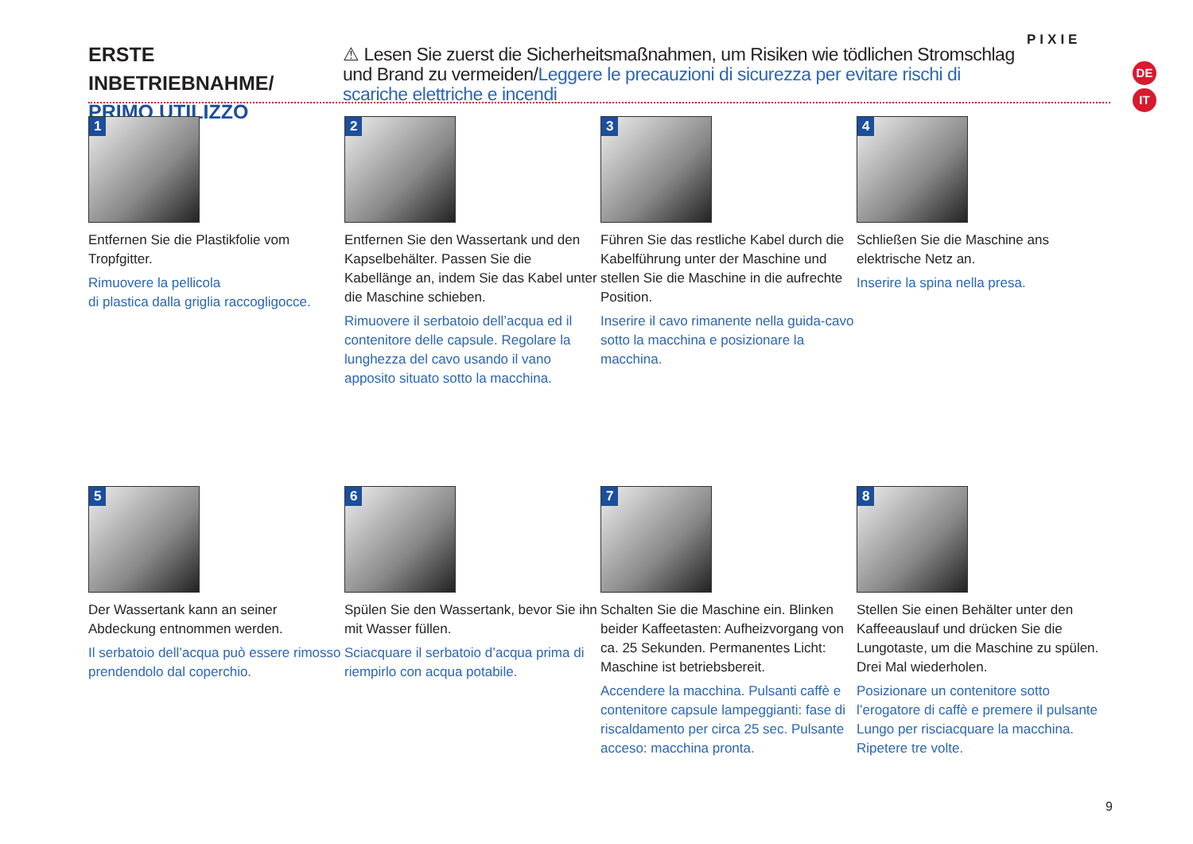ERSTE INBETRIEBNAHME/
PRIMO UTILIZZO
⚠ Lesen Sie zuerst die Sicherheitsmaßnahmen, um Risiken wie tödlichen Stromschlag und Brand zu vermeiden/Leggere le precauzioni di sicurezza per evitare rischi di scariche elettriche e incendi
PIXIE
DE
IT
1
Entfernen Sie die Plastikfolie vom Tropfgitter.
Rimuovere la pellicola
di plastica dalla griglia raccogligocce.
2
Entfernen Sie den Wassertank und den Kapselbehälter. Passen Sie die Kabellänge an, indem Sie das Kabel unter die Maschine schieben.
Rimuovere il serbatoio dell’acqua ed il contenitore delle capsule. Regolare la lunghezza del cavo usando il vano apposito situato sotto la macchina.
3
Führen Sie das restliche Kabel durch die Kabelführung unter der Maschine und stellen Sie die Maschine in die aufrechte Position.
Inserire il cavo rimanente nella guida-cavo sotto la macchina e posizionare la macchina.
4
Schließen Sie die Maschine ans elektrische Netz an.
Inserire la spina nella presa.
5
Der Wassertank kann an seiner Abdeckung entnommen werden.
Il serbatoio dell’acqua può essere rimosso prendendolo dal coperchio.
6
Spülen Sie den Wassertank, bevor Sie ihn mit Wasser füllen.
Sciacquare il serbatoio d’acqua prima di riempirlo con acqua potabile.
7
Schalten Sie die Maschine ein. Blinken beider Kaffeetasten: Aufheizvorgang von ca. 25 Sekunden. Permanentes Licht: Maschine ist betriebsbereit.
Accendere la macchina. Pulsanti caffè e contenitore capsule lampeggianti: fase di riscaldamento per circa 25 sec. Pulsante acceso: macchina pronta.
8
Stellen Sie einen Behälter unter den Kaffeeauslauf und drücken Sie die Lungotaste, um die Maschine zu spülen. Drei Mal wiederholen.
Posizionare un contenitore sotto l’erogatore di caffè e premere il pulsante Lungo per risciacquare la macchina. Ripetere tre volte.
9